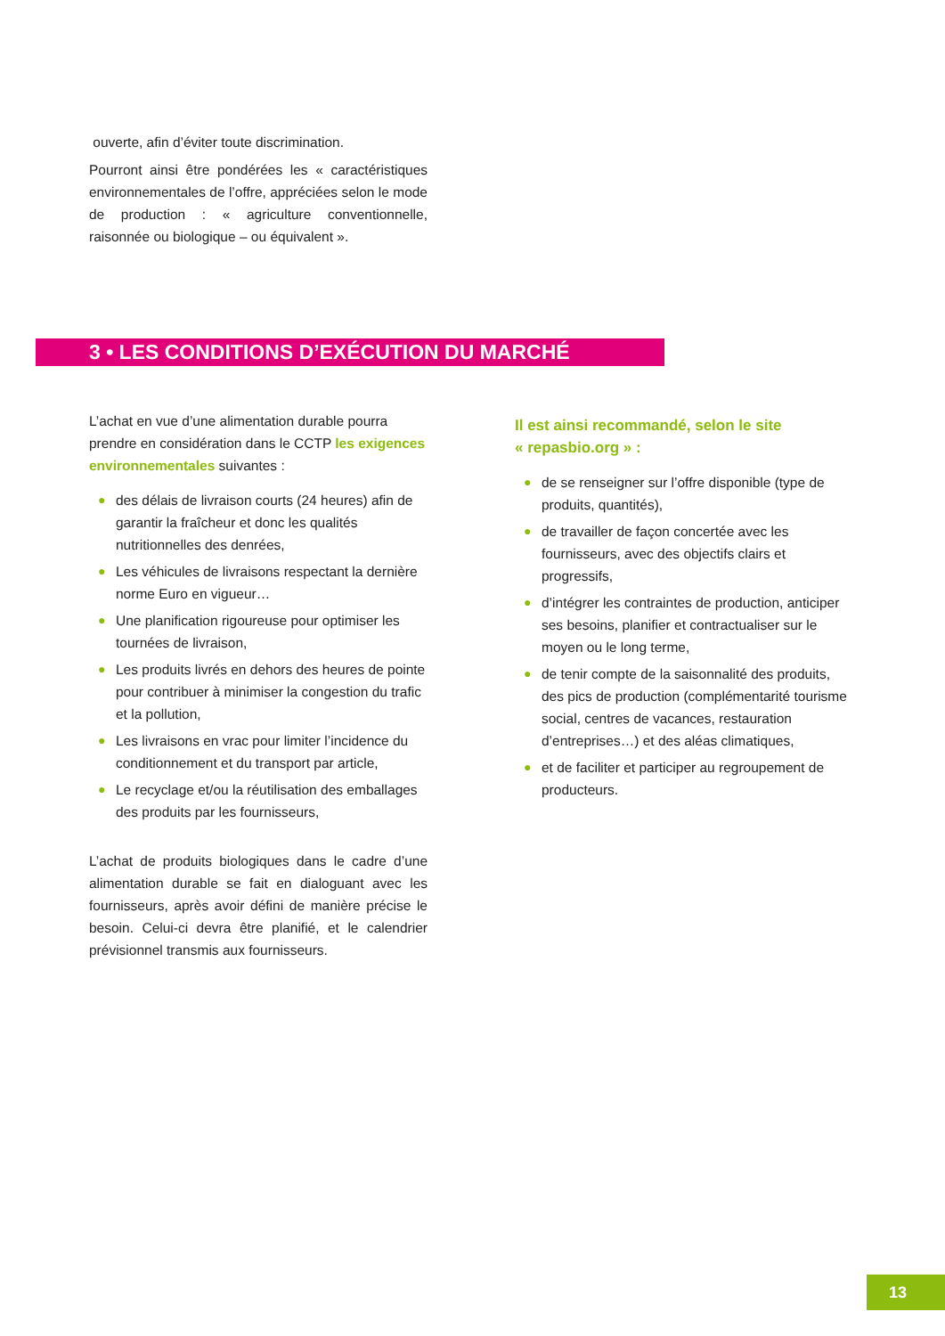ouverte, afin d’éviter toute discrimination.
Pourront ainsi être pondérées les « caractéristiques environnementales de l’offre, appréciées selon le mode de production : « agriculture conventionnelle, raisonnée ou biologique – ou équivalent ».
3 • LES CONDITIONS D’EXÉCUTION DU MARCHÉ
L’achat en vue d’une alimentation durable pourra prendre en considération dans le CCTP les exigences environnementales suivantes :
● des délais de livraison courts (24 heures) afin de garantir la fraîcheur et donc les qualités nutritionnelles des denrées,
● Les véhicules de livraisons respectant la dernière norme Euro en vigueur…
● Une planification rigoureuse pour optimiser les tournées de livraison,
● Les produits livrés en dehors des heures de pointe pour contribuer à minimiser la congestion du trafic et la pollution,
● Les livraisons en vrac pour limiter l’incidence du conditionnement et du transport par article,
● Le recyclage et/ou la réutilisation des emballages des produits par les fournisseurs,
L’achat de produits biologiques dans le cadre d’une alimentation durable se fait en dialoguant avec les fournisseurs, après avoir défini de manière précise le besoin. Celui-ci devra être planifié, et le calendrier prévisionnel transmis aux fournisseurs.
Il est ainsi recommandé, selon le site
« repasbio.org » :
● de se renseigner sur l’offre disponible (type de produits, quantités),
● de travailler de façon concertée avec les fournisseurs, avec des objectifs clairs et progressifs,
● d’intégrer les contraintes de production, anticiper ses besoins, planifier et contractualiser sur le moyen ou le long terme,
● de tenir compte de la saisonnalité des produits, des pics de production (complémentarité tourisme social, centres de vacances, restauration d’entreprises…) et des aléas climatiques,
● et de faciliter et participer au regroupement de producteurs.
13